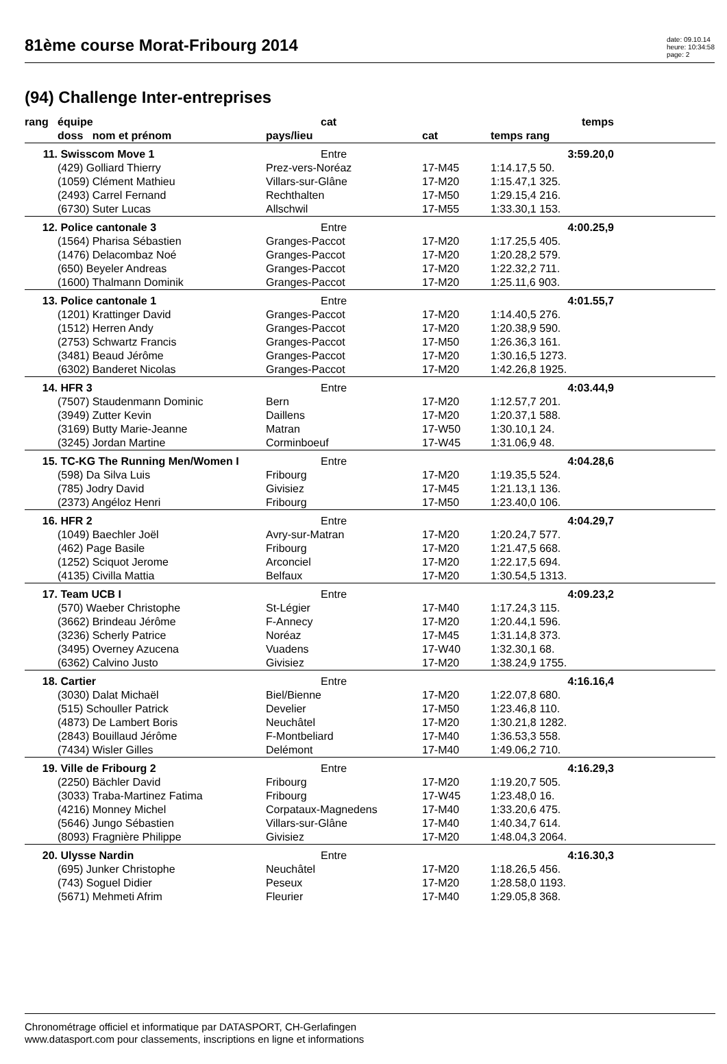81ème course Morat-Fribourg 2014
date: 09.10.14
heure: 10:34:58
page: 2
(94) Challenge Inter-entreprises
| rang | équipe | cat | | temps | |
| --- | --- | --- | --- | --- | --- |
| | doss nom et prénom | pays/lieu | cat | temps rang | |
| 11. | Swisscom Move 1 | Entre | | 3:59.20,0 | |
| | (429) Golliard Thierry | Prez-vers-Noréaz | 17-M45 | 1:14.17,5 50. | |
| | (1059) Clément Mathieu | Villars-sur-Glâne | 17-M20 | 1:15.47,1 325. | |
| | (2493) Carrel Fernand | Rechthalten | 17-M50 | 1:29.15,4 216. | |
| | (6730) Suter Lucas | Allschwil | 17-M55 | 1:33.30,1 153. | |
| 12. | Police cantonale 3 | Entre | | 4:00.25,9 | |
| | (1564) Pharisa Sébastien | Granges-Paccot | 17-M20 | 1:17.25,5 405. | |
| | (1476) Delacombaz Noé | Granges-Paccot | 17-M20 | 1:20.28,2 579. | |
| | (650) Beyeler Andreas | Granges-Paccot | 17-M20 | 1:22.32,2 711. | |
| | (1600) Thalmann Dominik | Granges-Paccot | 17-M20 | 1:25.11,6 903. | |
| 13. | Police cantonale 1 | Entre | | 4:01.55,7 | |
| | (1201) Krattinger David | Granges-Paccot | 17-M20 | 1:14.40,5 276. | |
| | (1512) Herren Andy | Granges-Paccot | 17-M20 | 1:20.38,9 590. | |
| | (2753) Schwartz Francis | Granges-Paccot | 17-M50 | 1:26.36,3 161. | |
| | (3481) Beaud Jérôme | Granges-Paccot | 17-M20 | 1:30.16,5 1273. | |
| | (6302) Banderet Nicolas | Granges-Paccot | 17-M20 | 1:42.26,8 1925. | |
| 14. | HFR 3 | Entre | | 4:03.44,9 | |
| | (7507) Staudenmann Dominic | Bern | 17-M20 | 1:12.57,7 201. | |
| | (3949) Zutter Kevin | Daillens | 17-M20 | 1:20.37,1 588. | |
| | (3169) Butty Marie-Jeanne | Matran | 17-W50 | 1:30.10,1 24. | |
| | (3245) Jordan Martine | Corminboeuf | 17-W45 | 1:31.06,9 48. | |
| 15. | TC-KG The Running Men/Women I | Entre | | 4:04.28,6 | |
| | (598) Da Silva Luis | Fribourg | 17-M20 | 1:19.35,5 524. | |
| | (785) Jodry David | Givisiez | 17-M45 | 1:21.13,1 136. | |
| | (2373) Angéloz Henri | Fribourg | 17-M50 | 1:23.40,0 106. | |
| 16. | HFR 2 | Entre | | 4:04.29,7 | |
| | (1049) Baechler Joël | Avry-sur-Matran | 17-M20 | 1:20.24,7 577. | |
| | (462) Page Basile | Fribourg | 17-M20 | 1:21.47,5 668. | |
| | (1252) Sciquot Jerome | Arconciel | 17-M20 | 1:22.17,5 694. | |
| | (4135) Civilla Mattia | Belfaux | 17-M20 | 1:30.54,5 1313. | |
| 17. | Team UCB I | Entre | | 4:09.23,2 | |
| | (570) Waeber Christophe | St-Légier | 17-M40 | 1:17.24,3 115. | |
| | (3662) Brindeau Jérôme | F-Annecy | 17-M20 | 1:20.44,1 596. | |
| | (3236) Scherly Patrice | Noréaz | 17-M45 | 1:31.14,8 373. | |
| | (3495) Overney Azucena | Vuadens | 17-W40 | 1:32.30,1 68. | |
| | (6362) Calvino Justo | Givisiez | 17-M20 | 1:38.24,9 1755. | |
| 18. | Cartier | Entre | | 4:16.16,4 | |
| | (3030) Dalat Michaël | Biel/Bienne | 17-M20 | 1:22.07,8 680. | |
| | (515) Schouller Patrick | Develier | 17-M50 | 1:23.46,8 110. | |
| | (4873) De Lambert Boris | Neuchâtel | 17-M20 | 1:30.21,8 1282. | |
| | (2843) Bouillaud Jérôme | F-Montbeliard | 17-M40 | 1:36.53,3 558. | |
| | (7434) Wisler Gilles | Delémont | 17-M40 | 1:49.06,2 710. | |
| 19. | Ville de Fribourg 2 | Entre | | 4:16.29,3 | |
| | (2250) Bächler David | Fribourg | 17-M20 | 1:19.20,7 505. | |
| | (3033) Traba-Martinez Fatima | Fribourg | 17-W45 | 1:23.48,0 16. | |
| | (4216) Monney Michel | Corpataux-Magnedens | 17-M40 | 1:33.20,6 475. | |
| | (5646) Jungo Sébastien | Villars-sur-Glâne | 17-M40 | 1:40.34,7 614. | |
| | (8093) Fragnière Philippe | Givisiez | 17-M20 | 1:48.04,3 2064. | |
| 20. | Ulysse Nardin | Entre | | 4:16.30,3 | |
| | (695) Junker Christophe | Neuchâtel | 17-M20 | 1:18.26,5 456. | |
| | (743) Soguel Didier | Peseux | 17-M20 | 1:28.58,0 1193. | |
| | (5671) Mehmeti Afrim | Fleurier | 17-M40 | 1:29.05,8 368. | |
Chronométrage officiel et informatique par DATASPORT, CH-Gerlafingen
www.datasport.com pour classements, inscriptions en ligne et informations